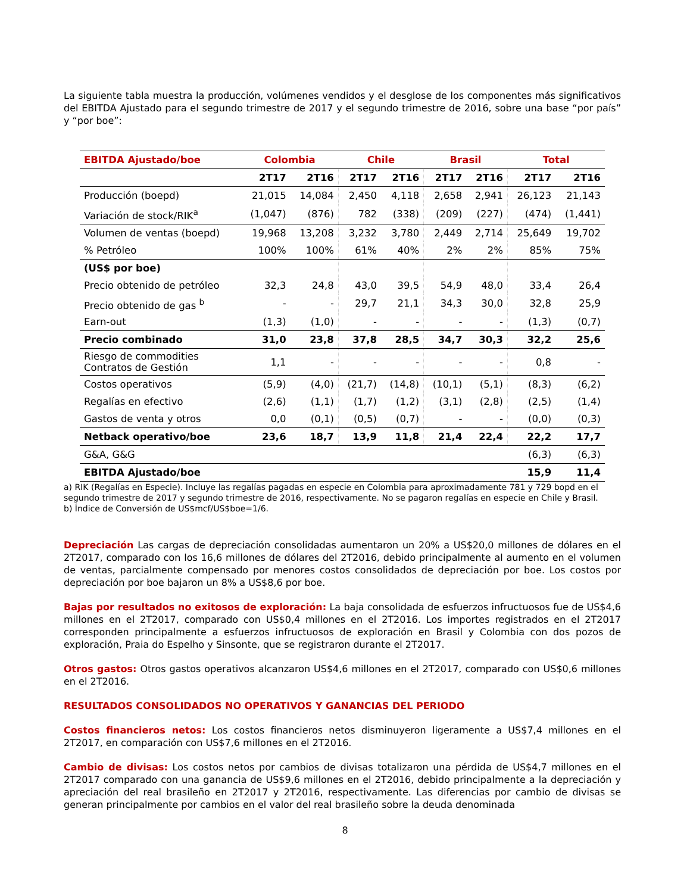La siguiente tabla muestra la producción, volúmenes vendidos y el desglose de los componentes más significativos del EBITDA Ajustado para el segundo trimestre de 2017 y el segundo trimestre de 2016, sobre una base “por país” y “por boe”:
| EBITDA Ajustado/boe | Colombia | | Chile | | Brasil | | Total | |
| --- | --- | --- | --- | --- | --- | --- | --- | --- |
| | 2T17 | 2T16 | 2T17 | 2T16 | 2T17 | 2T16 | 2T17 | 2T16 |
| Producción (boepd) | 21,015 | 14,084 | 2,450 | 4,118 | 2,658 | 2,941 | 26,123 | 21,143 |
| Variación de stock/RIK<sup>a</sup> | (1,047) | (876) | 782 | (338) | (209) | (227) | (474) | (1,441) |
| Volumen de ventas (boepd) | 19,968 | 13,208 | 3,232 | 3,780 | 2,449 | 2,714 | 25,649 | 19,702 |
| % Petróleo | 100% | 100% | 61% | 40% | 2% | 2% | 85% | 75% |
| (US$ por boe) | | | | | | | | |
| Precio obtenido de petróleo | 32,3 | 24,8 | 43,0 | 39,5 | 54,9 | 48,0 | 33,4 | 26,4 |
| Precio obtenido de gas <sup>b</sup> | - | - | 29,7 | 21,1 | 34,3 | 30,0 | 32,8 | 25,9 |
| Earn-out | (1,3) | (1,0) | - | - | - | - | (1,3) | (0,7) |
| Precio combinado | 31,0 | 23,8 | 37,8 | 28,5 | 34,7 | 30,3 | 32,2 | 25,6 |
| Riesgo de commodities Contratos de Gestión | 1,1 | - | - | - | - | - | 0,8 | - |
| Costos operativos | (5,9) | (4,0) | (21,7) | (14,8) | (10,1) | (5,1) | (8,3) | (6,2) |
| Regalías en efectivo | (2,6) | (1,1) | (1,7) | (1,2) | (3,1) | (2,8) | (2,5) | (1,4) |
| Gastos de venta y otros | 0,0 | (0,1) | (0,5) | (0,7) | - | - | (0,0) | (0,3) |
| Netback operativo/boe | 23,6 | 18,7 | 13,9 | 11,8 | 21,4 | 22,4 | 22,2 | 17,7 |
| G&A, G&G | | | | | | | (6,3) | (6,3) |
| EBITDA Ajustado/boe | | | | | | | 15,9 | 11,4 |
a) RIK (Regalías en Especie). Incluye las regalías pagadas en especie en Colombia para aproximadamente 781 y 729 bopd en el segundo trimestre de 2017 y segundo trimestre de 2016, respectivamente. No se pagaron regalías en especie en Chile y Brasil.
b) Índice de Conversión de US$mcf/US$boe=1/6.
Depreciación Las cargas de depreciación consolidadas aumentaron un 20% a US$20,0 millones de dólares en el 2T2017, comparado con los 16,6 millones de dólares del 2T2016, debido principalmente al aumento en el volumen de ventas, parcialmente compensado por menores costos consolidados de depreciación por boe. Los costos por depreciación por boe bajaron un 8% a US$8,6 por boe.
Bajas por resultados no exitosos de exploración: La baja consolidada de esfuerzos infructuosos fue de US$4,6 millones en el 2T2017, comparado con US$0,4 millones en el 2T2016. Los importes registrados en el 2T2017 corresponden principalmente a esfuerzos infructuosos de exploración en Brasil y Colombia con dos pozos de exploración, Praia do Espelho y Sinsonte, que se registraron durante el 2T2017.
Otros gastos: Otros gastos operativos alcanzaron US$4,6 millones en el 2T2017, comparado con US$0,6 millones en el 2T2016.
RESULTADOS CONSOLIDADOS NO OPERATIVOS Y GANANCIAS DEL PERIODO
Costos financieros netos: Los costos financieros netos disminuyeron ligeramente a US$7,4 millones en el 2T2017, en comparación con US$7,6 millones en el 2T2016.
Cambio de divisas: Los costos netos por cambios de divisas totalizaron una pérdida de US$4,7 millones en el 2T2017 comparado con una ganancia de US$9,6 millones en el 2T2016, debido principalmente a la depreciación y apreciación del real brasileño en 2T2017 y 2T2016, respectivamente. Las diferencias por cambio de divisas se generan principalmente por cambios en el valor del real brasileño sobre la deuda denominada
8